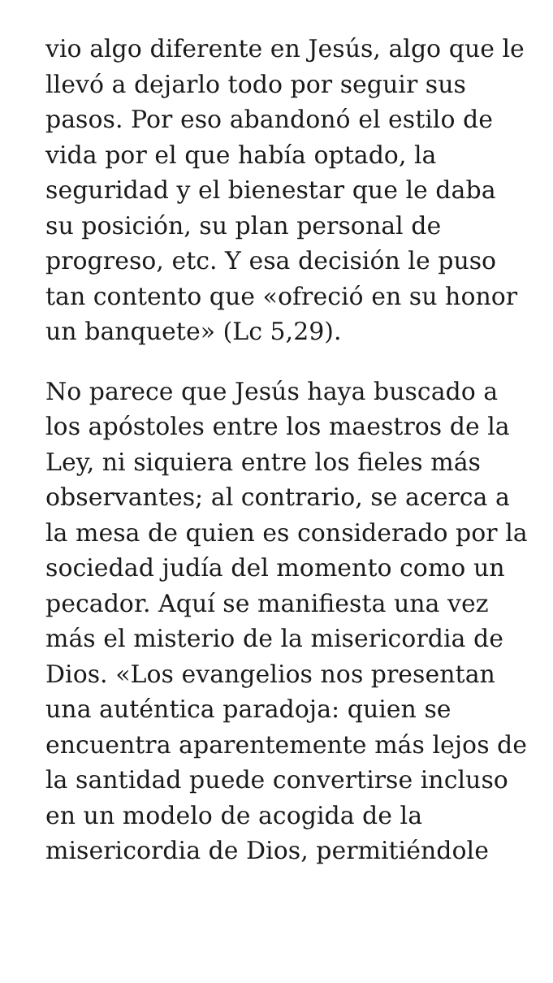vio algo diferente en Jesús, algo que le llevó a dejarlo todo por seguir sus pasos. Por eso abandonó el estilo de vida por el que había optado, la seguridad y el bienestar que le daba su posición, su plan personal de progreso, etc. Y esa decisión le puso tan contento que «ofreció en su honor un banquete» (Lc 5,29).
No parece que Jesús haya buscado a los apóstoles entre los maestros de la Ley, ni siquiera entre los fieles más observantes; al contrario, se acerca a la mesa de quien es considerado por la sociedad judía del momento como un pecador. Aquí se manifiesta una vez más el misterio de la misericordia de Dios. «Los evangelios nos presentan una auténtica paradoja: quien se encuentra aparentemente más lejos de la santidad puede convertirse incluso en un modelo de acogida de la misericordia de Dios, permitiéndole